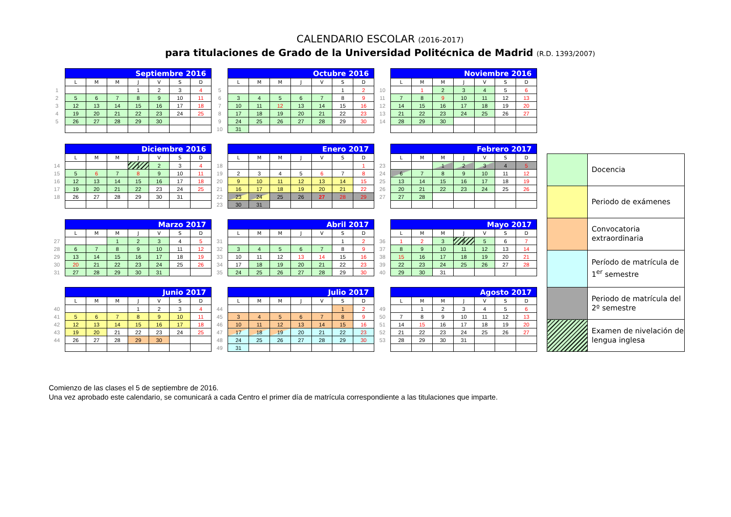CALENDARIO ESCOLAR (2016-2017)
para titulaciones de Grado de la Universidad Politécnica de Madrid (R.D. 1393/2007)
| | Septiembre 2016 | | | | | | |
| | L | M | M | J | V | S | D |
| 1 | | | | 1 | 2 | 3 | 4 |
| 2 | 5 | 6 | 7 | 8 | 9 | 10 | 11 |
| 3 | 12 | 13 | 14 | 15 | 16 | 17 | 18 |
| 4 | 19 | 20 | 21 | 22 | 23 | 24 | 25 |
| 5 | 26 | 27 | 28 | 29 | 30 | | |
| | Octubre 2016 | | | | | | |
| | L | M | M | J | V | S | D |
| 5 | | | | | | 1 | 2 |
| 6 | 3 | 4 | 5 | 6 | 7 | 8 | 9 |
| 7 | 10 | 11 | 12 | 13 | 14 | 15 | 16 |
| 8 | 17 | 18 | 19 | 20 | 21 | 22 | 23 |
| 9 | 24 | 25 | 26 | 27 | 28 | 29 | 30 |
| 10 | 31 | | | | | | |
| | Noviembre 2016 | | | | | | |
| | L | M | M | J | V | S | D |
| 10 | | 1 | 2 | 3 | 4 | 5 | 6 |
| 11 | 7 | 8 | 9 | 10 | 11 | 12 | 13 |
| 12 | 14 | 15 | 16 | 17 | 18 | 19 | 20 |
| 13 | 21 | 22 | 23 | 24 | 25 | 26 | 27 |
| 14 | 28 | 29 | 30 | | | | |
| | Diciembre 2016 | | | | | | |
| | L | M | M | J | V | S | D |
| 14 | | | | 1 | 2 | 3 | 4 |
| 15 | 5 | 6 | 7 | 8 | 9 | 10 | 11 |
| 16 | 12 | 13 | 14 | 15 | 16 | 17 | 18 |
| 17 | 19 | 20 | 21 | 22 | 23 | 24 | 25 |
| 18 | 26 | 27 | 28 | 29 | 30 | 31 | |
| | Enero 2017 | | | | | | |
| | L | M | M | J | V | S | D |
| 18 | | | | | | | 1 |
| 19 | 2 | 3 | 4 | 5 | 6 | 7 | 8 |
| 20 | 9 | 10 | 11 | 12 | 13 | 14 | 15 |
| 21 | 16 | 17 | 18 | 19 | 20 | 21 | 22 |
| 22 | 23 | 24 | 25 | 26 | 27 | 28 | 29 |
| 23 | 30 | 31 | | | | | |
| | Febrero 2017 | | | | | | |
| | L | M | M | J | V | S | D |
| 23 | | | 1 | 2 | 3 | 4 | 5 |
| 24 | 6 | 7 | 8 | 9 | 10 | 11 | 12 |
| 25 | 13 | 14 | 15 | 16 | 17 | 18 | 19 |
| 26 | 20 | 21 | 22 | 23 | 24 | 25 | 26 |
| 27 | 27 | 28 | | | | | |
| | Marzo 2017 | | | | | | |
| | L | M | M | J | V | S | D |
| 27 | | | 1 | 2 | 3 | 4 | 5 |
| 28 | 6 | 7 | 8 | 9 | 10 | 11 | 12 |
| 29 | 13 | 14 | 15 | 16 | 17 | 18 | 19 |
| 30 | 20 | 21 | 22 | 23 | 24 | 25 | 26 |
| 31 | 27 | 28 | 29 | 30 | 31 | | |
| | Abril 2017 | | | | | | |
| | L | M | M | J | V | S | D |
| 31 | | | | | | 1 | 2 |
| 32 | 3 | 4 | 5 | 6 | 7 | 8 | 9 |
| 33 | 10 | 11 | 12 | 13 | 14 | 15 | 16 |
| 34 | 17 | 18 | 19 | 20 | 21 | 22 | 23 |
| 35 | 24 | 25 | 26 | 27 | 28 | 29 | 30 |
| | Mayo 2017 | | | | | | |
| | L | M | M | J | V | S | D |
| 36 | 1 | 2 | 3 | 4 | 5 | 6 | 7 |
| 37 | 8 | 9 | 10 | 11 | 12 | 13 | 14 |
| 38 | 15 | 16 | 17 | 18 | 19 | 20 | 21 |
| 39 | 22 | 23 | 24 | 25 | 26 | 27 | 28 |
| 40 | 29 | 30 | 31 | | | | |
| | Junio 2017 | | | | | | |
| | L | M | M | J | V | S | D |
| 40 | | | | 1 | 2 | 3 | 4 |
| 41 | 5 | 6 | 7 | 8 | 9 | 10 | 11 |
| 42 | 12 | 13 | 14 | 15 | 16 | 17 | 18 |
| 43 | 19 | 20 | 21 | 22 | 23 | 24 | 25 |
| 44 | 26 | 27 | 28 | 29 | 30 | | |
| | Julio 2017 | | | | | | |
| | L | M | M | J | V | S | D |
| 44 | | | | | | 1 | 2 |
| 45 | 3 | 4 | 5 | 6 | 7 | 8 | 9 |
| 46 | 10 | 11 | 12 | 13 | 14 | 15 | 16 |
| 47 | 17 | 18 | 19 | 20 | 21 | 22 | 23 |
| 48 | 24 | 25 | 26 | 27 | 28 | 29 | 30 |
| 49 | 31 | | | | | | |
| | Agosto 2017 | | | | | | |
| | L | M | M | J | V | S | D |
| 49 | | 1 | 2 | 3 | 4 | 5 | 6 |
| 50 | 7 | 8 | 9 | 10 | 11 | 12 | 13 |
| 51 | 14 | 15 | 16 | 17 | 18 | 19 | 20 |
| 52 | 21 | 22 | 23 | 24 | 25 | 26 | 27 |
| 53 | 28 | 29 | 30 | 31 | | | |
| | Docencia |
| | Periodo de exámenes |
| | Convocatoria extraordinaria |
| | Período de matrícula de 1<sup>er</sup> semestre |
| | Periodo de matrícula del 2º semestre |
| | Examen de nivelación de lengua inglesa |
Comienzo de las clases el 5 de septiembre de 2016.
Una vez aprobado este calendario, se comunicará a cada Centro el primer día de matrícula correspondiente a las titulaciones que imparte.